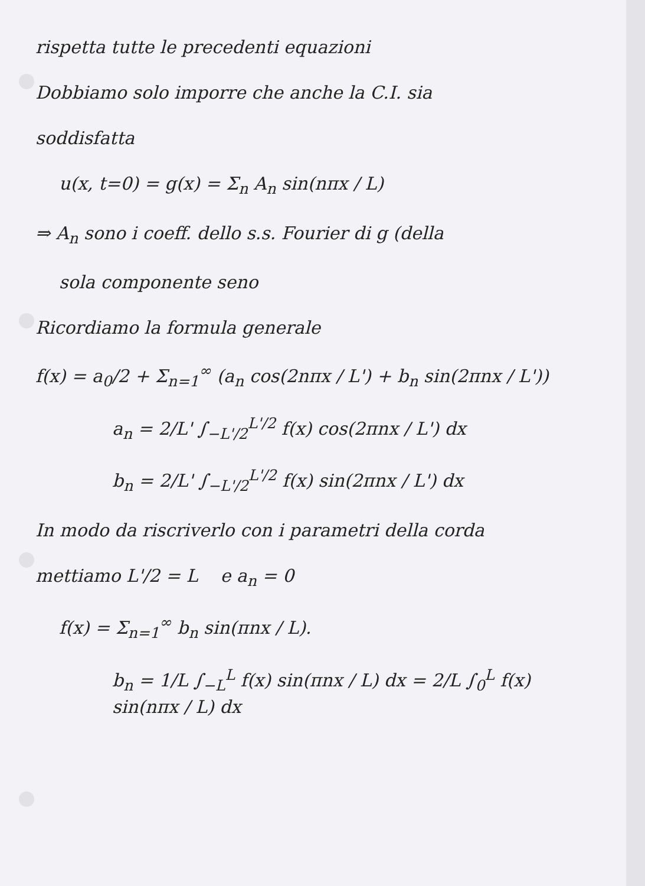rispetta tutte le precedenti equazioni
Dobbiamo solo imporre che anche la C.I. sia
soddisfatta
u(x, t=0) = g(x) = Σ<sub>n</sub> A<sub>n</sub> sin(nπx / L)
⇒ A<sub>n</sub> sono i coeff. dello s.s. Fourier di g (della
sola componente seno
Ricordiamo la formula generale
f(x) = a<sub>0</sub>/2 + Σ<sub>n=1</sub><sup>∞</sup> (a<sub>n</sub> cos(2nπx / L') + b<sub>n</sub> sin(2πnx / L'))
a<sub>n</sub> = 2/L' ∫<sub>−L'/2</sub><sup>L'/2</sup> f(x) cos(2πnx / L') dx
b<sub>n</sub> = 2/L' ∫<sub>−L'/2</sub><sup>L'/2</sup> f(x) sin(2πnx / L') dx
In modo da riscriverlo con i parametri della corda
mettiamo L'/2 = L e a<sub>n</sub> = 0
f(x) = Σ<sub>n=1</sub><sup>∞</sup> b<sub>n</sub> sin(πnx / L).
b<sub>n</sub> = 1/L ∫<sub>−L</sub><sup>L</sup> f(x) sin(πnx / L) dx = 2/L ∫<sub>0</sub><sup>L</sup> f(x) sin(nπx / L) dx